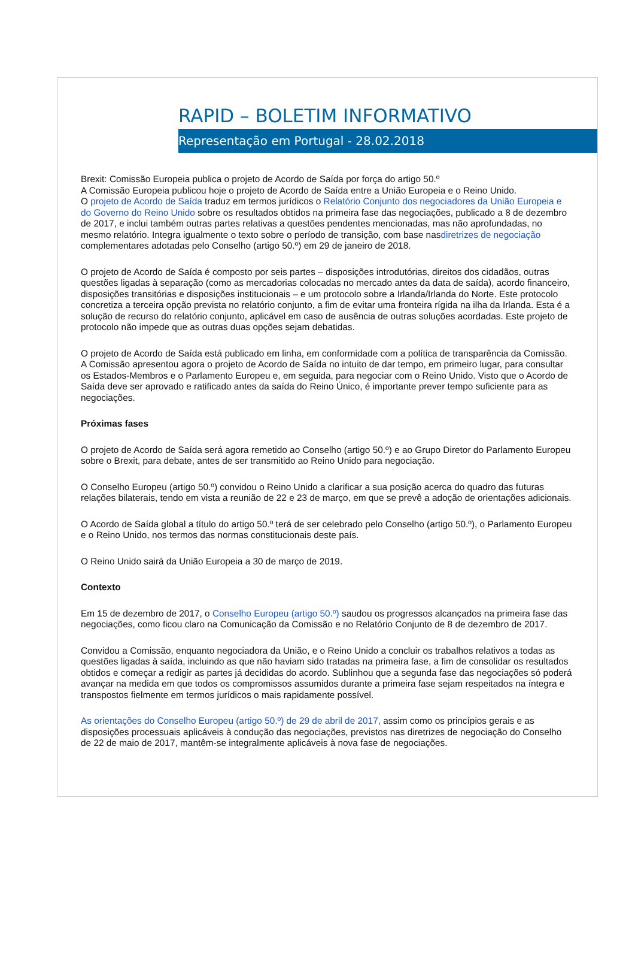RAPID – BOLETIM INFORMATIVO
Representação em Portugal - 28.02.2018
Brexit: Comissão Europeia publica o projeto de Acordo de Saída por força do artigo 50.º
A Comissão Europeia publicou hoje o projeto de Acordo de Saída entre a União Europeia e o Reino Unido.
O projeto de Acordo de Saída traduz em termos jurídicos o Relatório Conjunto dos negociadores da União Europeia e do Governo do Reino Unido sobre os resultados obtidos na primeira fase das negociações, publicado a 8 de dezembro de 2017, e inclui também outras partes relativas a questões pendentes mencionadas, mas não aprofundadas, no mesmo relatório. Integra igualmente o texto sobre o período de transição, com base nasdiretrizes de negociação complementares adotadas pelo Conselho (artigo 50.º) em 29 de janeiro de 2018.
O projeto de Acordo de Saída é composto por seis partes – disposições introdutórias, direitos dos cidadãos, outras questões ligadas à separação (como as mercadorias colocadas no mercado antes da data de saída), acordo financeiro, disposições transitórias e disposições institucionais – e um protocolo sobre a Irlanda/Irlanda do Norte. Este protocolo concretiza a terceira opção prevista no relatório conjunto, a fim de evitar uma fronteira rígida na ilha da Irlanda. Esta é a solução de recurso do relatório conjunto, aplicável em caso de ausência de outras soluções acordadas. Este projeto de protocolo não impede que as outras duas opções sejam debatidas.
O projeto de Acordo de Saída está publicado em linha, em conformidade com a política de transparência da Comissão. A Comissão apresentou agora o projeto de Acordo de Saída no intuito de dar tempo, em primeiro lugar, para consultar os Estados-Membros e o Parlamento Europeu e, em seguida, para negociar com o Reino Unido. Visto que o Acordo de Saída deve ser aprovado e ratificado antes da saída do Reino Único, é importante prever tempo suficiente para as negociações.
Próximas fases
O projeto de Acordo de Saída será agora remetido ao Conselho (artigo 50.º) e ao Grupo Diretor do Parlamento Europeu sobre o Brexit, para debate, antes de ser transmitido ao Reino Unido para negociação.
O Conselho Europeu (artigo 50.º) convidou o Reino Unido a clarificar a sua posição acerca do quadro das futuras relações bilaterais, tendo em vista a reunião de 22 e 23 de março, em que se prevê a adoção de orientações adicionais.
O Acordo de Saída global a título do artigo 50.º terá de ser celebrado pelo Conselho (artigo 50.º), o Parlamento Europeu e o Reino Unido, nos termos das normas constitucionais deste país.
O Reino Unido sairá da União Europeia a 30 de março de 2019.
Contexto
Em 15 de dezembro de 2017, o Conselho Europeu (artigo 50.º) saudou os progressos alcançados na primeira fase das negociações, como ficou claro na Comunicação da Comissão e no Relatório Conjunto de 8 de dezembro de 2017.
Convidou a Comissão, enquanto negociadora da União, e o Reino Unido a concluir os trabalhos relativos a todas as questões ligadas à saída, incluindo as que não haviam sido tratadas na primeira fase, a fim de consolidar os resultados obtidos e começar a redigir as partes já decididas do acordo. Sublinhou que a segunda fase das negociações só poderá avançar na medida em que todos os compromissos assumidos durante a primeira fase sejam respeitados na íntegra e transpostos fielmente em termos jurídicos o mais rapidamente possível.
As orientações do Conselho Europeu (artigo 50.º) de 29 de abril de 2017, assim como os princípios gerais e as disposições processuais aplicáveis à condução das negociações, previstos nas diretrizes de negociação do Conselho de 22 de maio de 2017, mantêm-se integralmente aplicáveis à nova fase de negociações.